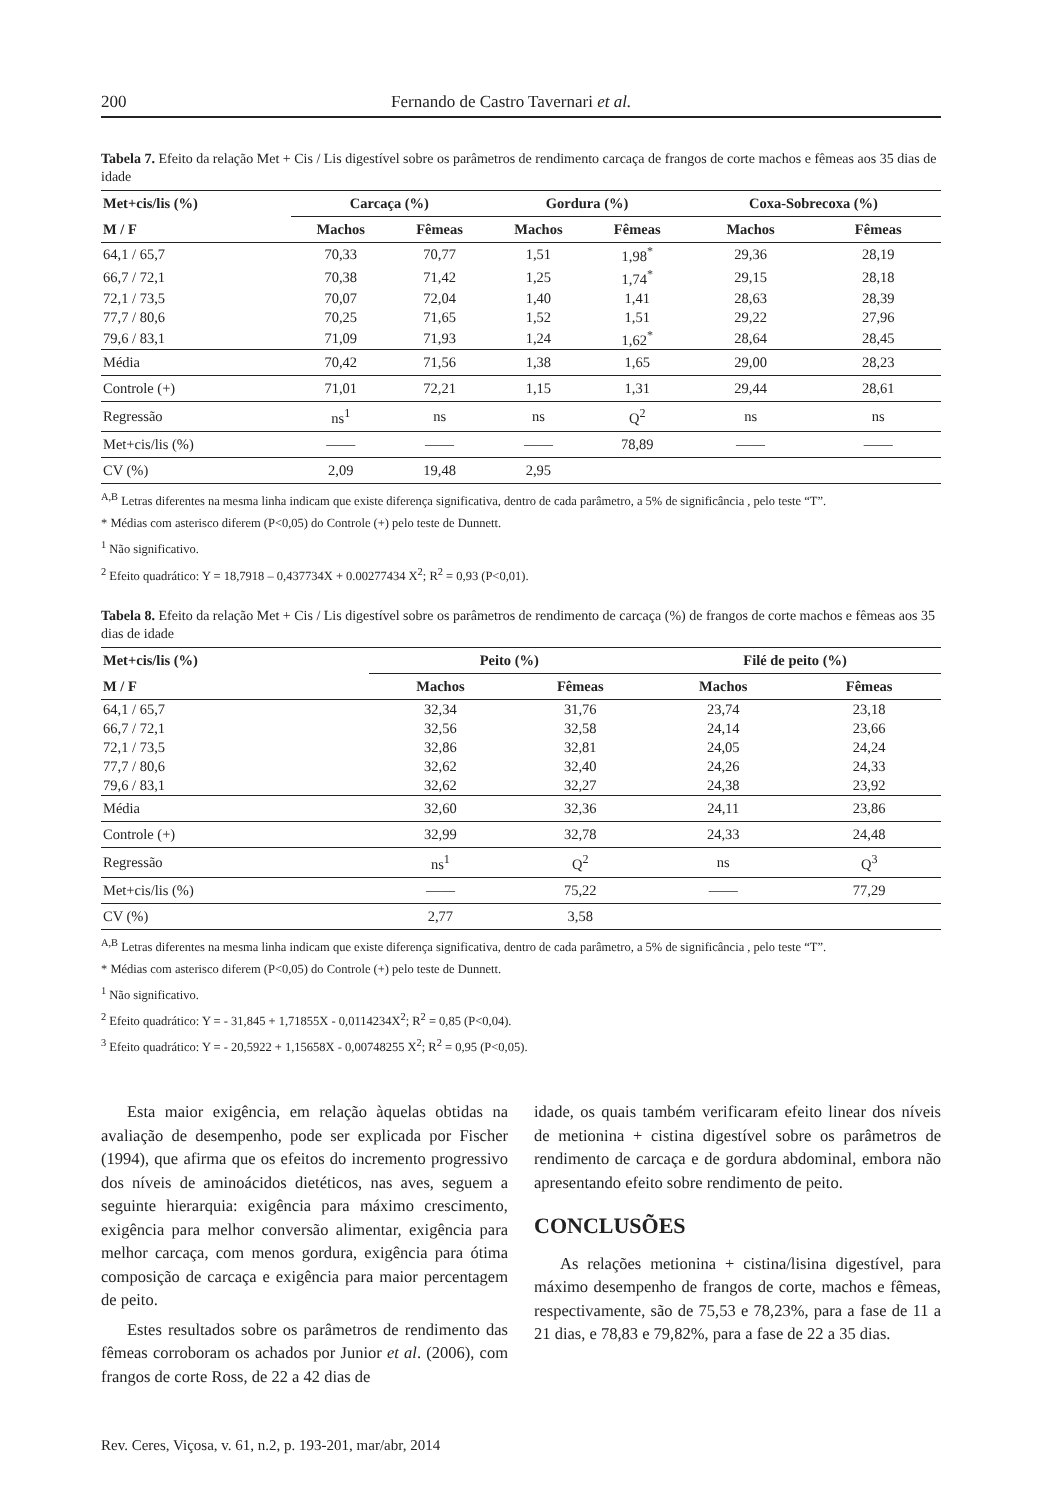200 Fernando de Castro Tavernari et al.
Tabela 7. Efeito da relação Met + Cis / Lis digestível sobre os parâmetros de rendimento carcaça de frangos de corte machos e fêmeas aos 35 dias de idade
| Met+cis/lis (%) | Carcaça (%) | | Gordura (%) | | Coxa-Sobrecoxa (%) | |
| --- | --- | --- | --- | --- | --- | --- |
| M / F | Machos | Fêmeas | Machos | Fêmeas | Machos | Fêmeas |
| 64,1 / 65,7 | 70,33 | 70,77 | 1,51 | 1,98<sup>*</sup> | 29,36 | 28,19 |
| 66,7 / 72,1 | 70,38 | 71,42 | 1,25 | 1,74<sup>*</sup> | 29,15 | 28,18 |
| 72,1 / 73,5 | 70,07 | 72,04 | 1,40 | 1,41 | 28,63 | 28,39 |
| 77,7 / 80,6 | 70,25 | 71,65 | 1,52 | 1,51 | 29,22 | 27,96 |
| 79,6 / 83,1 | 71,09 | 71,93 | 1,24 | 1,62<sup>*</sup> | 28,64 | 28,45 |
| Média | 70,42 | 71,56 | 1,38 | 1,65 | 29,00 | 28,23 |
| Controle (+) | 71,01 | 72,21 | 1,15 | 1,31 | 29,44 | 28,61 |
| Regressão | ns<sup>1</sup> | ns | ns | Q<sup>2</sup> | ns | ns |
| Met+cis/lis (%) | —— | —— | —— | 78,89 | —— | —— |
| CV (%) | 2,09 | 19,48 | 2,95 | | | |
<sup>A,B</sup> Letras diferentes na mesma linha indicam que existe diferença significativa, dentro de cada parâmetro, a 5% de significância , pelo teste “T”.
* Médias com asterisco diferem (P<0,05) do Controle (+) pelo teste de Dunnett.
<sup>1</sup> Não significativo.
<sup>2</sup> Efeito quadrático: Y = 18,7918 – 0,437734X + 0.00277434 X<sup>2</sup>; R<sup>2</sup> = 0,93 (P<0,01).
Tabela 8. Efeito da relação Met + Cis / Lis digestível sobre os parâmetros de rendimento de carcaça (%) de frangos de corte machos e fêmeas aos 35 dias de idade
| Met+cis/lis (%) | Peito (%) | | Filé de peito (%) | |
| --- | --- | --- | --- | --- |
| M / F | Machos | Fêmeas | Machos | Fêmeas |
| 64,1 / 65,7 | 32,34 | 31,76 | 23,74 | 23,18 |
| 66,7 / 72,1 | 32,56 | 32,58 | 24,14 | 23,66 |
| 72,1 / 73,5 | 32,86 | 32,81 | 24,05 | 24,24 |
| 77,7 / 80,6 | 32,62 | 32,40 | 24,26 | 24,33 |
| 79,6 / 83,1 | 32,62 | 32,27 | 24,38 | 23,92 |
| Média | 32,60 | 32,36 | 24,11 | 23,86 |
| Controle (+) | 32,99 | 32,78 | 24,33 | 24,48 |
| Regressão | ns<sup>1</sup> | Q<sup>2</sup> | ns | Q<sup>3</sup> |
| Met+cis/lis (%) | —— | 75,22 | —— | 77,29 |
| CV (%) | 2,77 | 3,58 | | |
<sup>A,B</sup> Letras diferentes na mesma linha indicam que existe diferença significativa, dentro de cada parâmetro, a 5% de significância , pelo teste “T”.
* Médias com asterisco diferem (P<0,05) do Controle (+) pelo teste de Dunnett.
<sup>1</sup> Não significativo.
<sup>2</sup> Efeito quadrático: Y = - 31,845 + 1,71855X - 0,0114234X<sup>2</sup>; R<sup>2</sup> = 0,85 (P<0,04).
<sup>3</sup> Efeito quadrático: Y = - 20,5922 + 1,15658X - 0,00748255 X<sup>2</sup>; R<sup>2</sup> = 0,95 (P<0,05).
Esta maior exigência, em relação àquelas obtidas na avaliação de desempenho, pode ser explicada por Fischer (1994), que afirma que os efeitos do incremento progressivo dos níveis de aminoácidos dietéticos, nas aves, seguem a seguinte hierarquia: exigência para máximo crescimento, exigência para melhor conversão alimentar, exigência para melhor carcaça, com menos gordura, exigência para ótima composição de carcaça e exigência para maior percentagem de peito.
Estes resultados sobre os parâmetros de rendimento das fêmeas corroboram os achados por Junior et al. (2006), com frangos de corte Ross, de 22 a 42 dias de
idade, os quais também verificaram efeito linear dos níveis de metionina + cistina digestível sobre os parâmetros de rendimento de carcaça e de gordura abdominal, embora não apresentando efeito sobre rendimento de peito.
CONCLUSÕES
As relações metionina + cistina/lisina digestível, para máximo desempenho de frangos de corte, machos e fêmeas, respectivamente, são de 75,53 e 78,23%, para a fase de 11 a 21 dias, e 78,83 e 79,82%, para a fase de 22 a 35 dias.
Rev. Ceres, Viçosa, v. 61, n.2, p. 193-201, mar/abr, 2014